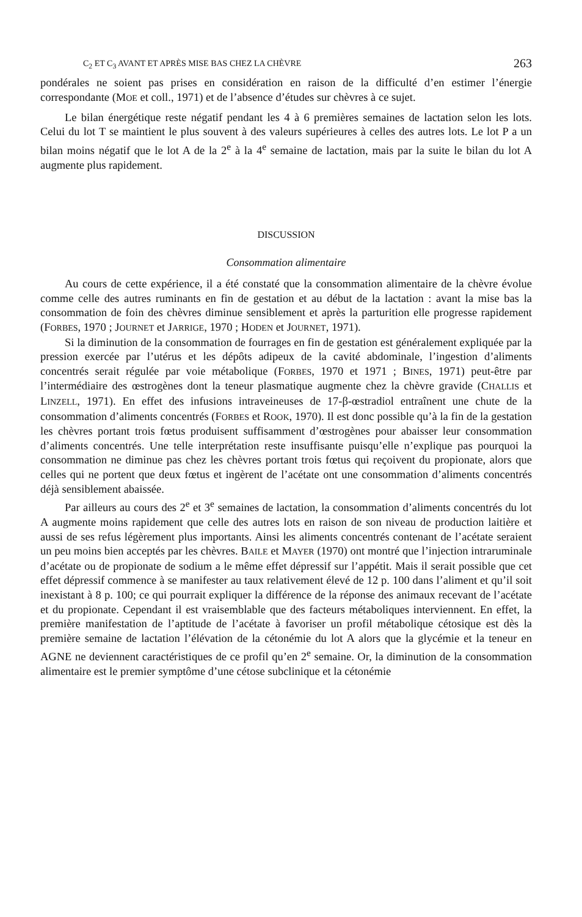C<sub>2</sub> ET C<sub>3</sub> AVANT ET APRÈS MISE BAS CHEZ LA CHÈVRE 263
pondérales ne soient pas prises en considération en raison de la difficulté d’en estimer l’énergie correspondante (MOE et coll., 1971) et de l’absence d’études sur chèvres à ce sujet.
Le bilan énergétique reste négatif pendant les 4 à 6 premières semaines de lactation selon les lots. Celui du lot T se maintient le plus souvent à des valeurs supérieures à celles des autres lots. Le lot P a un bilan moins négatif que le lot A de la 2<sup>e</sup> à la 4<sup>e</sup> semaine de lactation, mais par la suite le bilan du lot A augmente plus rapidement.
DISCUSSION
Consommation alimentaire
Au cours de cette expérience, il a été constaté que la consommation alimentaire de la chèvre évolue comme celle des autres ruminants en fin de gestation et au début de la lactation : avant la mise bas la consommation de foin des chèvres diminue sensiblement et après la parturition elle progresse rapidement (FORBES, 1970 ; JOURNET et JARRIGE, 1970 ; HODEN et JOURNET, 1971).
Si la diminution de la consommation de fourrages en fin de gestation est généralement expliquée par la pression exercée par l’utérus et les dépôts adipeux de la cavité abdominale, l’ingestion d’aliments concentrés serait régulée par voie métabolique (FORBES, 1970 et 1971 ; BINES, 1971) peut-être par l’intermédiaire des œstrogènes dont la teneur plasmatique augmente chez la chèvre gravide (CHALLIS et LINZELL, 1971). En effet des infusions intraveineuses de 17-β-œstradiol entraînent une chute de la consommation d’aliments concentrés (FORBES et ROOK, 1970). Il est donc possible qu’à la fin de la gestation les chèvres portant trois fœtus produisent suffisamment d’œstrogènes pour abaisser leur consommation d’aliments concentrés. Une telle interprétation reste insuffisante puisqu’elle n’explique pas pourquoi la consommation ne diminue pas chez les chèvres portant trois fœtus qui reçoivent du propionate, alors que celles qui ne portent que deux fœtus et ingèrent de l’acétate ont une consommation d’aliments concentrés déjà sensiblement abaissée.
Par ailleurs au cours des 2<sup>e</sup> et 3<sup>e</sup> semaines de lactation, la consommation d’aliments concentrés du lot A augmente moins rapidement que celle des autres lots en raison de son niveau de production laitière et aussi de ses refus légèrement plus importants. Ainsi les aliments concentrés contenant de l’acétate seraient un peu moins bien acceptés par les chèvres. BAILE et MAYER (1970) ont montré que l’injection intraruminale d’acétate ou de propionate de sodium a le même effet dépressif sur l’appétit. Mais il serait possible que cet effet dépressif commence à se manifester au taux relativement élevé de 12 p. 100 dans l’aliment et qu’il soit inexistant à 8 p. 100; ce qui pourrait expliquer la différence de la réponse des animaux recevant de l’acétate et du propionate. Cependant il est vraisemblable que des facteurs métaboliques interviennent. En effet, la première manifestation de l’aptitude de l’acétate à favoriser un profil métabolique cétosique est dès la première semaine de lactation l’élévation de la cétonémie du lot A alors que la glycémie et la teneur en AGNE ne deviennent caractéristiques de ce profil qu’en 2<sup>e</sup> semaine. Or, la diminution de la consommation alimentaire est le premier symptôme d’une cétose subclinique et la cétonémie